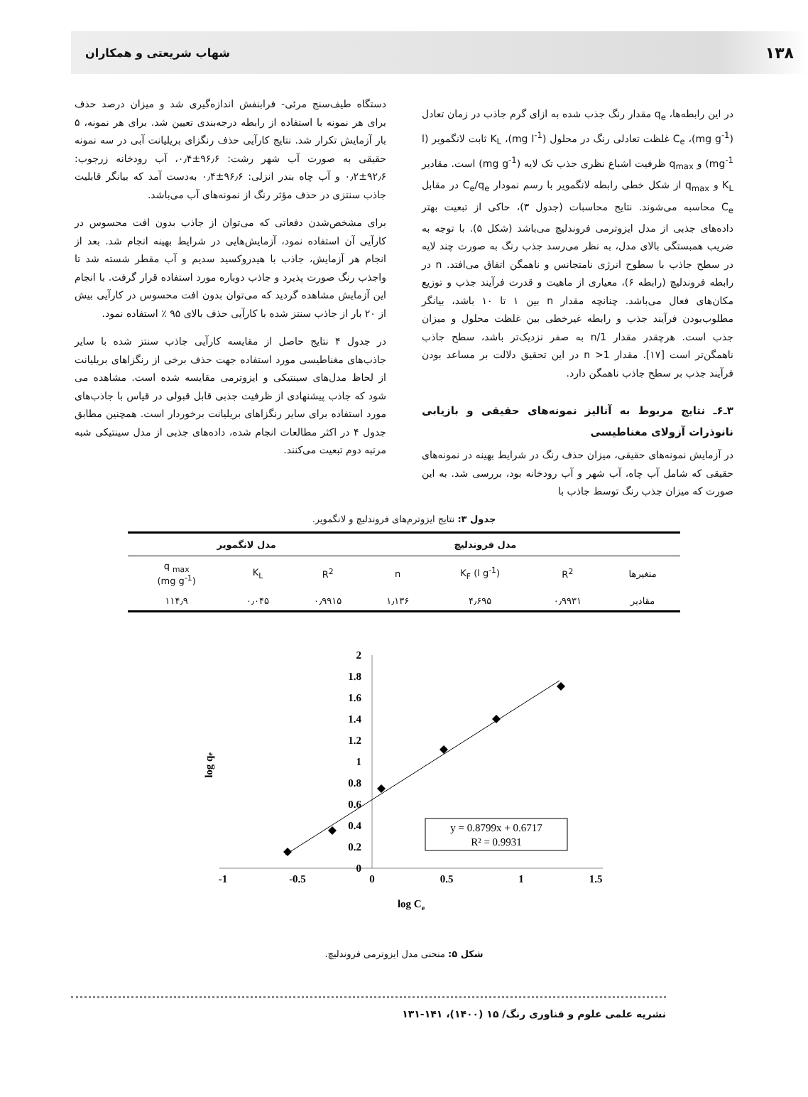۱۳۸ شهاب شریعتی و همکاران
در این رابطه‌ها، q<sub>e</sub> مقدار رنگ جذب شده به ازای گرم جاذب در زمان تعادل (mg g<sup>-1</sup>)، C<sub>e</sub> غلظت تعادلی رنگ در محلول (mg l<sup>-1</sup>)، K<sub>L</sub> ثابت لانگمویر (l mg<sup>-1</sup>) و q<sub>max</sub> ظرفیت اشباع نظری جذب تک لایه (mg g<sup>-1</sup>) است. مقادیر K<sub>L</sub> و q<sub>max</sub> از شکل خطی رابطه لانگمویر با رسم نمودار C<sub>e</sub>/q<sub>e</sub> در مقابل C<sub>e</sub> محاسبه می‌شوند. نتایج محاسبات (جدول ۳)، حاکی از تبعیت بهتر داده‌های جذبی از مدل ایزوترمی فروندلیچ می‌باشد (شکل ۵). با توجه به ضریب همبستگی بالای مدل، به نظر می‌رسد جذب رنگ به صورت چند لایه در سطح جاذب با سطوح انرژی نامتجانس و ناهمگن اتفاق می‌افتد. n در رابطه فروندلیچ (رابطه ۶)، معیاری از ماهیت و قدرت فرآیند جذب و توزیع مکان‌های فعال می‌باشد. چنانچه مقدار n بین ۱ تا ۱۰ باشد، بیانگر مطلوب‌بودن فرآیند جذب و رابطه غیرخطی بین غلظت محلول و میزان جذب است. هرچقدر مقدار 1/n به صفر نزدیک‌تر باشد، سطح جاذب ناهمگن‌تر است [۱۷]. مقدار n >1 در این تحقیق دلالت بر مساعد بودن فرآیند جذب بر سطح جاذب ناهمگن دارد.
۳ـ۶ـ نتایج مربوط به آنالیز نمونه‌های حقیقی و بازیابی نانوذرات آزولای مغناطیسی
در آزمایش نمونه‌های حقیقی، میزان حذف رنگ در شرایط بهینه در نمونه‌های حقیقی که شامل آب چاه، آب شهر و آب رودخانه بود، بررسی شد. به این صورت که میزان جذب رنگ توسط جاذب با
دستگاه طیف‌سنج مرئی- فرابنفش اندازه‌گیری شد و میزان درصد حذف برای هر نمونه با استفاده از رابطه درجه‌بندی تعیین شد. برای هر نمونه، ۵ بار آزمایش تکرار شد. نتایج کارآیی حذف رنگزای بریلیانت آبی در سه نمونه حقیقی به صورت آب شهر رشت: ۹۶٫۶±۰٫۴، آب رودخانه زرجوب: ۹۲٫۶±۰٫۲ و آب چاه بندر انزلی: ۹۶٫۶±۰٫۴ به‌دست آمد که بیانگر قابلیت جاذب سنتزی در حذف مؤثر رنگ از نمونه‌های آب می‌باشد.
برای مشخص‌شدن دفعاتی که می‌توان از جاذب بدون افت محسوس در کارآیی آن استفاده نمود، آزمایش‌هایی در شرایط بهینه انجام شد. بعد از انجام هر آزمایش، جاذب با هیدروکسید سدیم و آب مقطر شسته شد تا واجذب رنگ صورت پذیرد و جاذب دوباره مورد استفاده قرار گرفت. با انجام این آزمایش مشاهده گردید که می‌توان بدون افت محسوس در کارآیی بیش از ۲۰ بار از جاذب سنتز شده با کارآیی حذف بالای ۹۵ ٪ استفاده نمود.
در جدول ۴ نتایج حاصل از مقایسه کارآیی جاذب سنتز شده با سایر جاذب‌های مغناطیسی مورد استفاده جهت حذف برخی از رنگزاهای بریلیانت از لحاظ مدل‌های سینتیکی و ایزوترمی مقایسه شده است. مشاهده می شود که جاذب پیشنهادی از ظرفیت جذبی قابل قبولی در قیاس با جاذب‌های مورد استفاده برای سایر رنگزاهای بریلیانت برخوردار است. همچنین مطابق جدول ۴ در اکثر مطالعات انجام شده، داده‌های جذبی از مدل سینتیکی شبه مرتبه دوم تبعیت می‌کنند.
جدول ۳: نتایج ایزوترم‌های فروندلیچ و لانگمویر.
| | مدل فروندلیچ | | | مدل لانگمویر | | |
| --- | --- | --- | --- | --- | --- | --- |
| متغیرها | R<sup>2</sup> | K<sub>F</sub> (l g<sup>-1</sup>) | n | R<sup>2</sup> | K<sub>L</sub> | q <sub>max</sub> (mg g<sup>-1</sup>) |
| مقادیر | ۰٫۹۹۳۱ | ۴٫۶۹۵ | ۱٫۱۳۶ | ۰٫۹۹۱۵ | ۰٫۰۴۵ | ۱۱۴٫۹ |
2
1.8
1.6
1.4
1.2
1
0.8
0.6
0.4
0.2
0
-1
-0.5
0
0.5
1
1.5
log Ce
log qe
y = 0.8799x + 0.6717
R² = 0.9931
شکل ۵: منحنی مدل ایزوترمی فروندلیچ.
نشریه علمی علوم و فناوری رنگ/ ۱۵ (۱۴۰۰)، ۱۴۱-۱۳۱